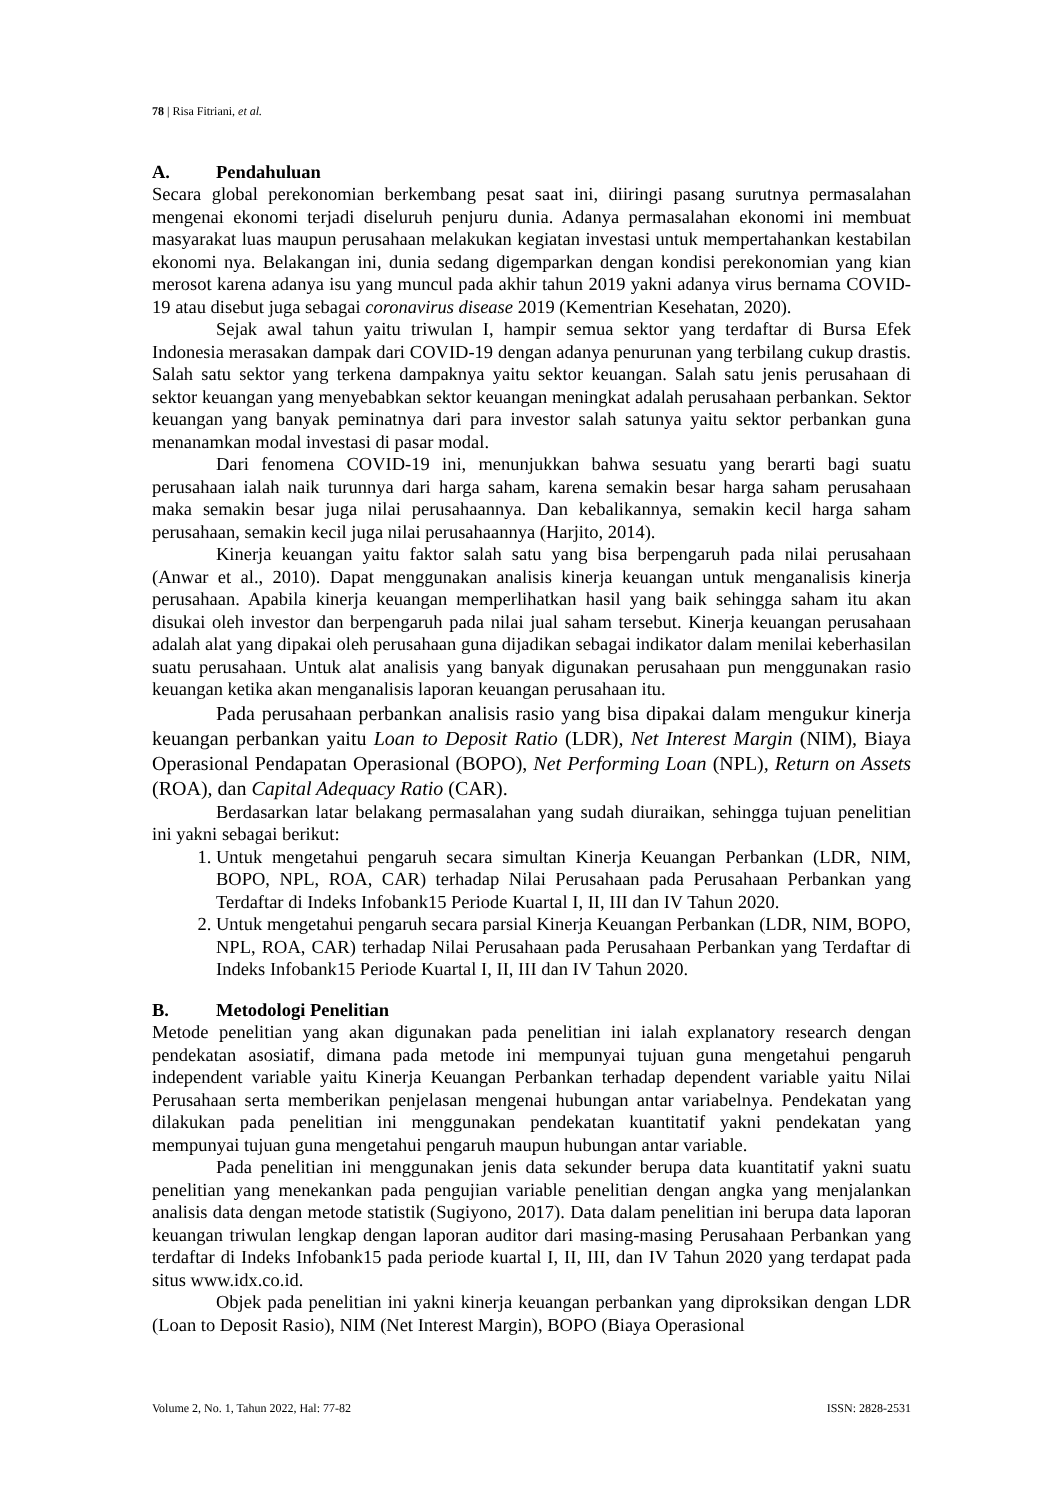78 | Risa Fitriani, et al.
A. Pendahuluan
Secara global perekonomian berkembang pesat saat ini, diiringi pasang surutnya permasalahan mengenai ekonomi terjadi diseluruh penjuru dunia. Adanya permasalahan ekonomi ini membuat masyarakat luas maupun perusahaan melakukan kegiatan investasi untuk mempertahankan kestabilan ekonomi nya. Belakangan ini, dunia sedang digemparkan dengan kondisi perekonomian yang kian merosot karena adanya isu yang muncul pada akhir tahun 2019 yakni adanya virus bernama COVID-19 atau disebut juga sebagai coronavirus disease 2019 (Kementrian Kesehatan, 2020).
Sejak awal tahun yaitu triwulan I, hampir semua sektor yang terdaftar di Bursa Efek Indonesia merasakan dampak dari COVID-19 dengan adanya penurunan yang terbilang cukup drastis. Salah satu sektor yang terkena dampaknya yaitu sektor keuangan. Salah satu jenis perusahaan di sektor keuangan yang menyebabkan sektor keuangan meningkat adalah perusahaan perbankan. Sektor keuangan yang banyak peminatnya dari para investor salah satunya yaitu sektor perbankan guna menanamkan modal investasi di pasar modal.
Dari fenomena COVID-19 ini, menunjukkan bahwa sesuatu yang berarti bagi suatu perusahaan ialah naik turunnya dari harga saham, karena semakin besar harga saham perusahaan maka semakin besar juga nilai perusahaannya. Dan kebalikannya, semakin kecil harga saham perusahaan, semakin kecil juga nilai perusahaannya (Harjito, 2014).
Kinerja keuangan yaitu faktor salah satu yang bisa berpengaruh pada nilai perusahaan (Anwar et al., 2010). Dapat menggunakan analisis kinerja keuangan untuk menganalisis kinerja perusahaan. Apabila kinerja keuangan memperlihatkan hasil yang baik sehingga saham itu akan disukai oleh investor dan berpengaruh pada nilai jual saham tersebut. Kinerja keuangan perusahaan adalah alat yang dipakai oleh perusahaan guna dijadikan sebagai indikator dalam menilai keberhasilan suatu perusahaan. Untuk alat analisis yang banyak digunakan perusahaan pun menggunakan rasio keuangan ketika akan menganalisis laporan keuangan perusahaan itu.
Pada perusahaan perbankan analisis rasio yang bisa dipakai dalam mengukur kinerja keuangan perbankan yaitu Loan to Deposit Ratio (LDR), Net Interest Margin (NIM), Biaya Operasional Pendapatan Operasional (BOPO), Net Performing Loan (NPL), Return on Assets (ROA), dan Capital Adequacy Ratio (CAR).
Berdasarkan latar belakang permasalahan yang sudah diuraikan, sehingga tujuan penelitian ini yakni sebagai berikut:
1. Untuk mengetahui pengaruh secara simultan Kinerja Keuangan Perbankan (LDR, NIM, BOPO, NPL, ROA, CAR) terhadap Nilai Perusahaan pada Perusahaan Perbankan yang Terdaftar di Indeks Infobank15 Periode Kuartal I, II, III dan IV Tahun 2020.
2. Untuk mengetahui pengaruh secara parsial Kinerja Keuangan Perbankan (LDR, NIM, BOPO, NPL, ROA, CAR) terhadap Nilai Perusahaan pada Perusahaan Perbankan yang Terdaftar di Indeks Infobank15 Periode Kuartal I, II, III dan IV Tahun 2020.
B. Metodologi Penelitian
Metode penelitian yang akan digunakan pada penelitian ini ialah explanatory research dengan pendekatan asosiatif, dimana pada metode ini mempunyai tujuan guna mengetahui pengaruh independent variable yaitu Kinerja Keuangan Perbankan terhadap dependent variable yaitu Nilai Perusahaan serta memberikan penjelasan mengenai hubungan antar variabelnya. Pendekatan yang dilakukan pada penelitian ini menggunakan pendekatan kuantitatif yakni pendekatan yang mempunyai tujuan guna mengetahui pengaruh maupun hubungan antar variable.
Pada penelitian ini menggunakan jenis data sekunder berupa data kuantitatif yakni suatu penelitian yang menekankan pada pengujian variable penelitian dengan angka yang menjalankan analisis data dengan metode statistik (Sugiyono, 2017). Data dalam penelitian ini berupa data laporan keuangan triwulan lengkap dengan laporan auditor dari masing-masing Perusahaan Perbankan yang terdaftar di Indeks Infobank15 pada periode kuartal I, II, III, dan IV Tahun 2020 yang terdapat pada situs www.idx.co.id.
Objek pada penelitian ini yakni kinerja keuangan perbankan yang diproksikan dengan LDR (Loan to Deposit Rasio), NIM (Net Interest Margin), BOPO (Biaya Operasional
Volume 2, No. 1, Tahun 2022, Hal: 77-82 ISSN: 2828-2531